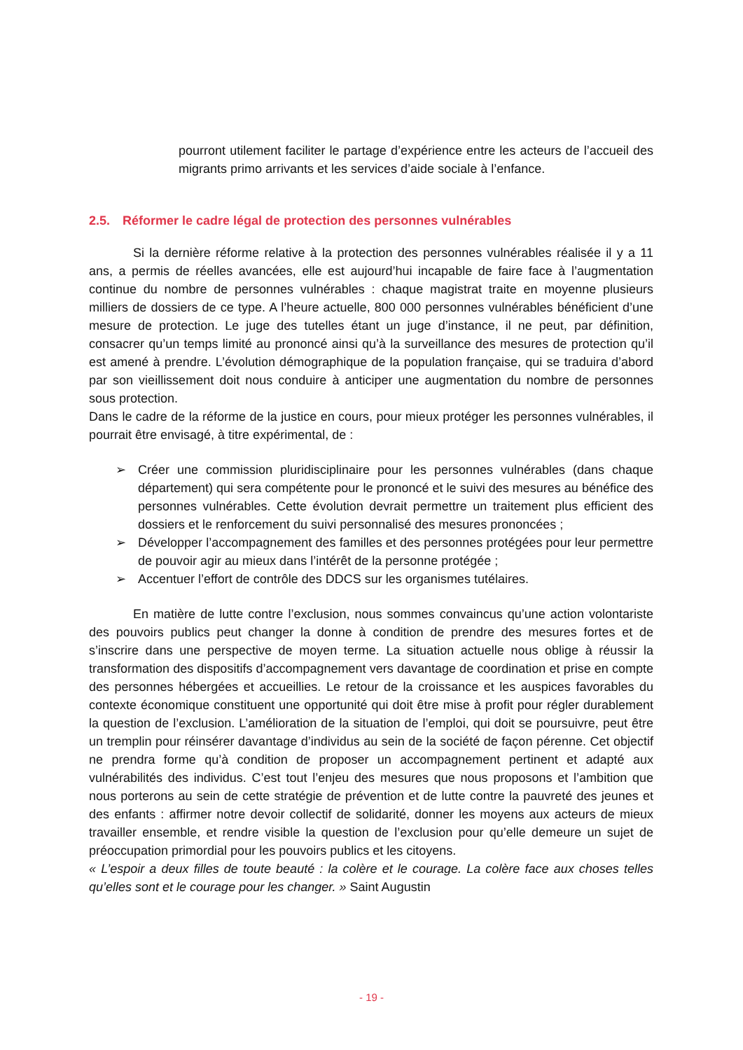pourront utilement faciliter le partage d’expérience entre les acteurs de l’accueil des migrants primo arrivants et les services d’aide sociale à l’enfance.
2.5. Réformer le cadre légal de protection des personnes vulnérables
Si la dernière réforme relative à la protection des personnes vulnérables réalisée il y a 11 ans, a permis de réelles avancées, elle est aujourd’hui incapable de faire face à l’augmentation continue du nombre de personnes vulnérables : chaque magistrat traite en moyenne plusieurs milliers de dossiers de ce type. A l’heure actuelle, 800 000 personnes vulnérables bénéficient d’une mesure de protection. Le juge des tutelles étant un juge d’instance, il ne peut, par définition, consacrer qu’un temps limité au prononcé ainsi qu’à la surveillance des mesures de protection qu’il est amené à prendre. L’évolution démographique de la population française, qui se traduira d’abord par son vieillissement doit nous conduire à anticiper une augmentation du nombre de personnes sous protection.
Dans le cadre de la réforme de la justice en cours, pour mieux protéger les personnes vulnérables, il pourrait être envisagé, à titre expérimental, de :
➢ Créer une commission pluridisciplinaire pour les personnes vulnérables (dans chaque département) qui sera compétente pour le prononcé et le suivi des mesures au bénéfice des personnes vulnérables. Cette évolution devrait permettre un traitement plus efficient des dossiers et le renforcement du suivi personnalisé des mesures prononcées ;
➢ Développer l’accompagnement des familles et des personnes protégées pour leur permettre de pouvoir agir au mieux dans l’intérêt de la personne protégée ;
➢ Accentuer l’effort de contrôle des DDCS sur les organismes tutélaires.
En matière de lutte contre l’exclusion, nous sommes convaincus qu’une action volontariste des pouvoirs publics peut changer la donne à condition de prendre des mesures fortes et de s’inscrire dans une perspective de moyen terme. La situation actuelle nous oblige à réussir la transformation des dispositifs d’accompagnement vers davantage de coordination et prise en compte des personnes hébergées et accueillies. Le retour de la croissance et les auspices favorables du contexte économique constituent une opportunité qui doit être mise à profit pour régler durablement la question de l’exclusion. L’amélioration de la situation de l’emploi, qui doit se poursuivre, peut être un tremplin pour réinsérer davantage d’individus au sein de la société de façon pérenne. Cet objectif ne prendra forme qu’à condition de proposer un accompagnement pertinent et adapté aux vulnérabilités des individus. C’est tout l’enjeu des mesures que nous proposons et l’ambition que nous porterons au sein de cette stratégie de prévention et de lutte contre la pauvreté des jeunes et des enfants : affirmer notre devoir collectif de solidarité, donner les moyens aux acteurs de mieux travailler ensemble, et rendre visible la question de l’exclusion pour qu’elle demeure un sujet de préoccupation primordial pour les pouvoirs publics et les citoyens.
« L’espoir a deux filles de toute beauté : la colère et le courage. La colère face aux choses telles qu’elles sont et le courage pour les changer. » Saint Augustin
- 19 -